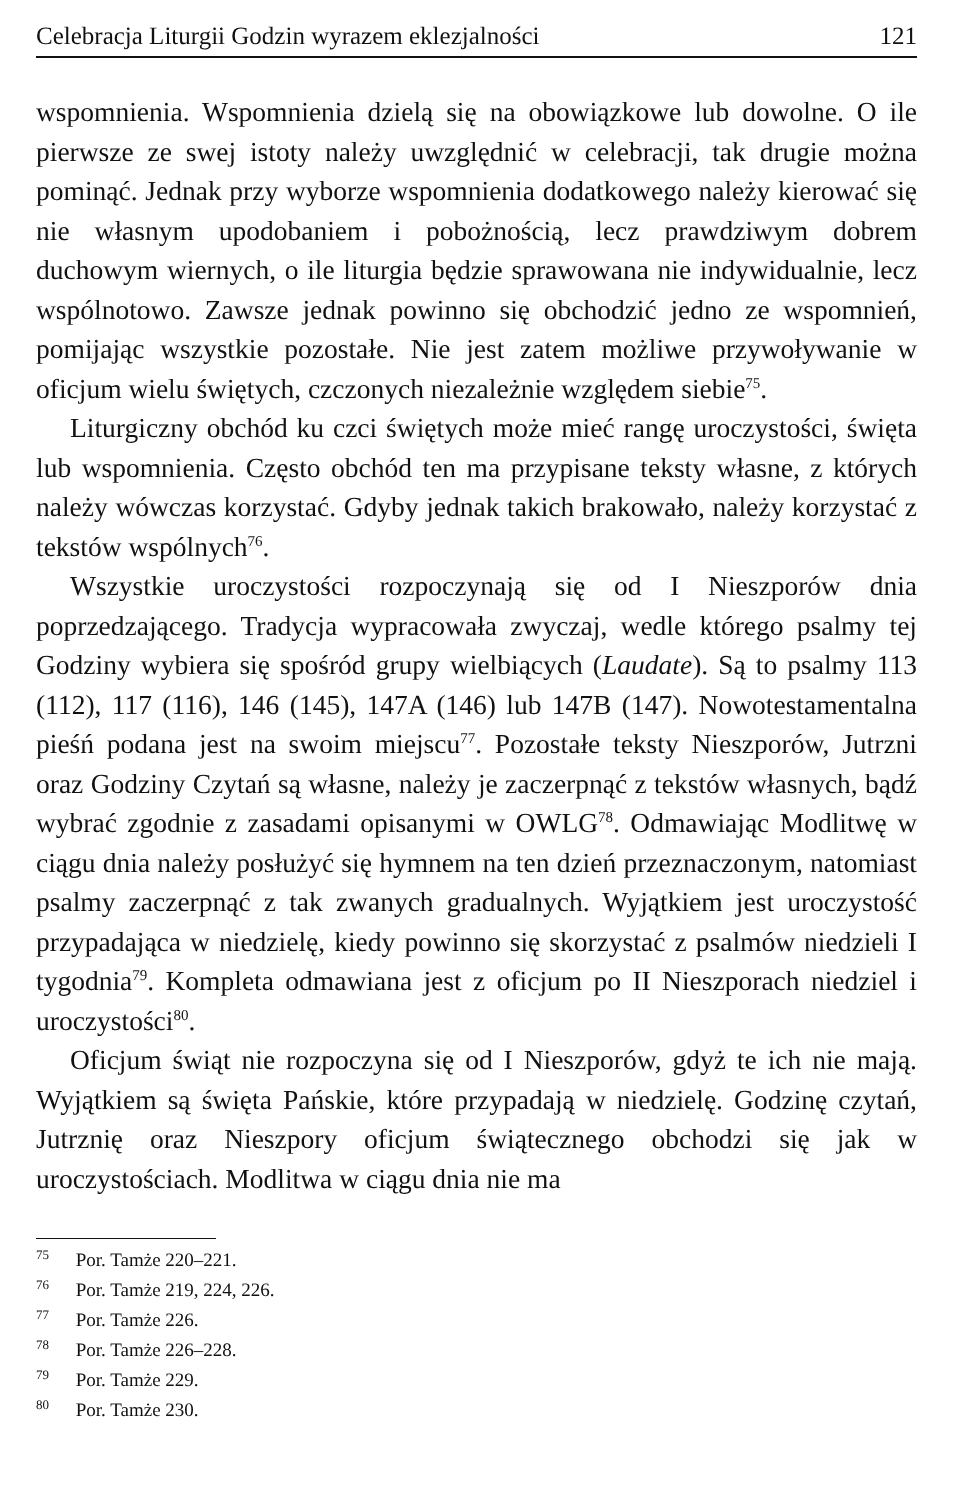Celebracja Liturgii Godzin wyrazem eklezjalności 121
wspomnienia. Wspomnienia dzielą się na obowiązkowe lub dowolne. O ile pierwsze ze swej istoty należy uwzględnić w celebracji, tak drugie można pominąć. Jednak przy wyborze wspomnienia dodatkowego należy kierować się nie własnym upodobaniem i pobożnością, lecz prawdziwym dobrem duchowym wiernych, o ile liturgia będzie sprawowana nie indywidualnie, lecz wspólnotowo. Zawsze jednak powinno się obchodzić jedno ze wspomnień, pomijając wszystkie pozostałe. Nie jest zatem możliwe przywoływanie w oficjum wielu świętych, czczonych niezależnie względem siebie<sup>75</sup>.
Liturgiczny obchód ku czci świętych może mieć rangę uroczystości, święta lub wspomnienia. Często obchód ten ma przypisane teksty własne, z których należy wówczas korzystać. Gdyby jednak takich brakowało, należy korzystać z tekstów wspólnych<sup>76</sup>.
Wszystkie uroczystości rozpoczynają się od I Nieszporów dnia poprzedzającego. Tradycja wypracowała zwyczaj, wedle którego psalmy tej Godziny wybiera się spośród grupy wielbiących (Laudate). Są to psalmy 113 (112), 117 (116), 146 (145), 147A (146) lub 147B (147). Nowotestamentalna pieśń podana jest na swoim miejscu<sup>77</sup>. Pozostałe teksty Nieszporów, Jutrzni oraz Godziny Czytań są własne, należy je zaczerpnąć z tekstów własnych, bądź wybrać zgodnie z zasadami opisanymi w OWLG<sup>78</sup>. Odmawiając Modlitwę w ciągu dnia należy posłużyć się hymnem na ten dzień przeznaczonym, natomiast psalmy zaczerpnąć z tak zwanych gradualnych. Wyjątkiem jest uroczystość przypadająca w niedzielę, kiedy powinno się skorzystać z psalmów niedzieli I tygodnia<sup>79</sup>. Kompleta odmawiana jest z oficjum po II Nieszporach niedziel i uroczystości<sup>80</sup>.
Oficjum świąt nie rozpoczyna się od I Nieszporów, gdyż te ich nie mają. Wyjątkiem są święta Pańskie, które przypadają w niedzielę. Godzinę czytań, Jutrznię oraz Nieszpory oficjum świątecznego obchodzi się jak w uroczystościach. Modlitwa w ciągu dnia nie ma
<sup>75</sup> Por. Tamże 220–221.
<sup>76</sup> Por. Tamże 219, 224, 226.
<sup>77</sup> Por. Tamże 226.
<sup>78</sup> Por. Tamże 226–228.
<sup>79</sup> Por. Tamże 229.
<sup>80</sup> Por. Tamże 230.